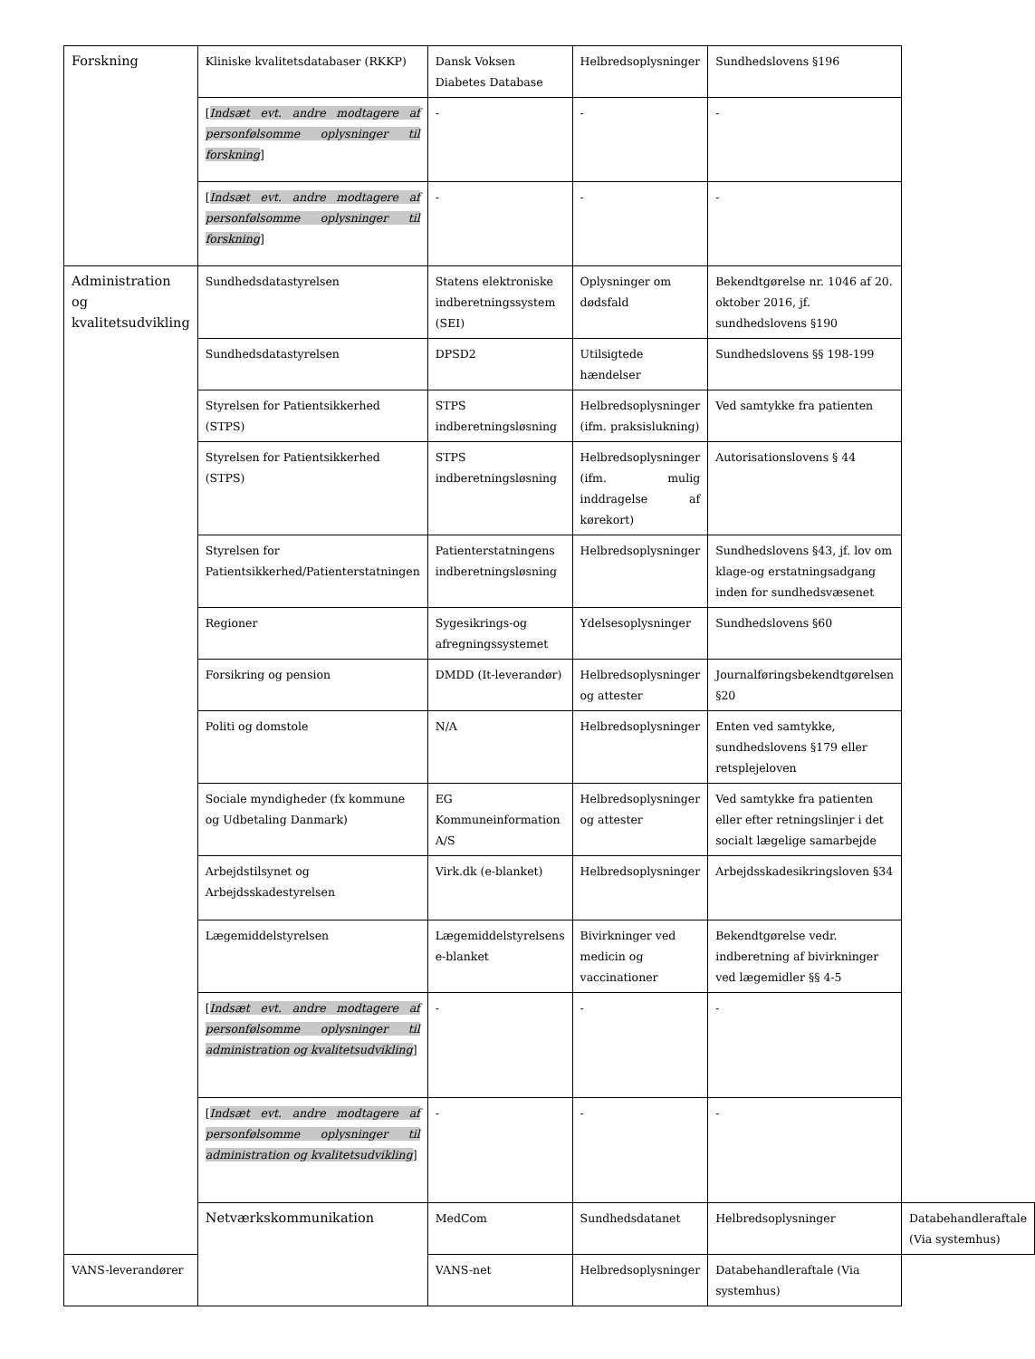| Forskning | Kliniske kvalitetsdatabaser (RKKP) | Dansk Voksen Diabetes Database | Helbredsoplysninger | Sundhedslovens §196 | |
| | [ Indsæt evt. andre modtagere af personfølsomme oplysninger til forskning ] | - | - | - | |
| | [ Indsæt evt. andre modtagere af personfølsomme oplysninger til forskning ] | - | - | - | |
| Administration og kvalitetsudvikling | Sundhedsdatastyrelsen | Statens elektroniske indberetningssystem (SEI) | Oplysninger om dødsfald | Bekendtgørelse nr. 1046 af 20. oktober 2016, jf. sundhedslovens §190 | |
| | Sundhedsdatastyrelsen | DPSD2 | Utilsigtede hændelser | Sundhedslovens §§ 198-199 | |
| | Styrelsen for Patientsikkerhed (STPS) | STPS indberetningsløsning | Helbredsoplysninger (ifm. praksislukning) | Ved samtykke fra patienten | |
| | Styrelsen for Patientsikkerhed (STPS) | STPS indberetningsløsning | Helbredsoplysninger (ifm. mulig inddragelse af kørekort) | Autorisationslovens § 44 | |
| | Styrelsen for Patientsikkerhed/Patienterstatningen | Patienterstatningens indberetningsløsning | Helbredsoplysninger | Sundhedslovens §43, jf. lov om klage-og erstatningsadgang inden for sundhedsvæsenet | |
| | Regioner | Sygesikrings-og afregningssystemet | Ydelsesoplysninger | Sundhedslovens §60 | |
| | Forsikring og pension | DMDD (It-leverandør) | Helbredsoplysninger og attester | Journalføringsbekendtgørelsen §20 | |
| | Politi og domstole | N/A | Helbredsoplysninger | Enten ved samtykke, sundhedslovens §179 eller retsplejeloven | |
| | Sociale myndigheder (fx kommune og Udbetaling Danmark) | EG Kommuneinformation A/S | Helbredsoplysninger og attester | Ved samtykke fra patienten eller efter retningslinjer i det socialt lægelige samarbejde | |
| | Arbejdstilsynet og Arbejdsskadestyrelsen | Virk.dk (e-blanket) | Helbredsoplysninger | Arbejdsskadesikringsloven §34 | |
| | Lægemiddelstyrelsen | Lægemiddelstyrelsens e-blanket | Bivirkninger ved medicin og vaccinationer | Bekendtgørelse vedr. indberetning af bivirkninger ved lægemidler §§ 4-5 | |
| | [ Indsæt evt. andre modtagere af personfølsomme oplysninger til administration og kvalitetsudvikling ] | - | - | - | |
| | [ Indsæt evt. andre modtagere af personfølsomme oplysninger til administration og kvalitetsudvikling ] | - | - | - | |
| | Netværkskommunikation | MedCom | Sundhedsdatanet | Helbredsoplysninger | Databehandleraftale (Via systemhus) |
| VANS-leverandører | | VANS-net | Helbredsoplysninger | Databehandleraftale (Via systemhus) | |